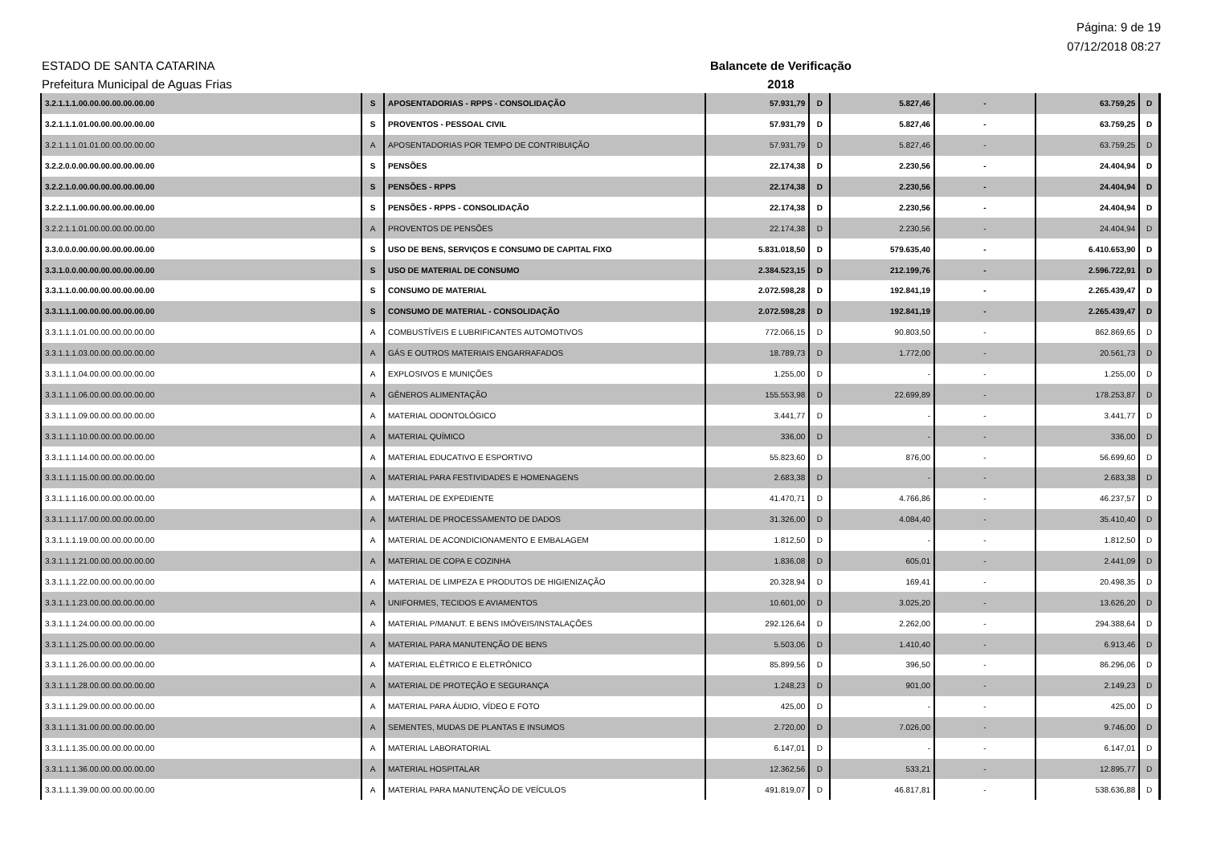Página: 9 de 19
07/12/2018 08:27
ESTADO DE SANTA CATARINA Balancete de Verificação
Prefeitura Municipal de Aguas Frias 2018
| 3.2.1.1.1.00.00.00.00.00.00.00 | S | APOSENTADORIAS - RPPS - CONSOLIDAÇÃO | 57.931,79 | D | 5.827,46 | - | 63.759,25 | D |
| 3.2.1.1.1.01.00.00.00.00.00.00 | S | PROVENTOS - PESSOAL CIVIL | 57.931,79 | D | 5.827,46 | - | 63.759,25 | D |
| 3.2.1.1.1.01.01.00.00.00.00.00 | A | APOSENTADORIAS POR TEMPO DE CONTRIBUIÇÃO | 57.931,79 | D | 5.827,46 | - | 63.759,25 | D |
| 3.2.2.0.0.00.00.00.00.00.00.00 | S | PENSÕES | 22.174,38 | D | 2.230,56 | - | 24.404,94 | D |
| 3.2.2.1.0.00.00.00.00.00.00.00 | S | PENSÕES - RPPS | 22.174,38 | D | 2.230,56 | - | 24.404,94 | D |
| 3.2.2.1.1.00.00.00.00.00.00.00 | S | PENSÕES - RPPS - CONSOLIDAÇÃO | 22.174,38 | D | 2.230,56 | - | 24.404,94 | D |
| 3.2.2.1.1.01.00.00.00.00.00.00 | A | PROVENTOS DE PENSÕES | 22.174,38 | D | 2.230,56 | - | 24.404,94 | D |
| 3.3.0.0.0.00.00.00.00.00.00.00 | S | USO DE BENS, SERVIÇOS E CONSUMO DE CAPITAL FIXO | 5.831.018,50 | D | 579.635,40 | - | 6.410.653,90 | D |
| 3.3.1.0.0.00.00.00.00.00.00.00 | S | USO DE MATERIAL DE CONSUMO | 2.384.523,15 | D | 212.199,76 | - | 2.596.722,91 | D |
| 3.3.1.1.0.00.00.00.00.00.00.00 | S | CONSUMO DE MATERIAL | 2.072.598,28 | D | 192.841,19 | - | 2.265.439,47 | D |
| 3.3.1.1.1.00.00.00.00.00.00.00 | S | CONSUMO DE MATERIAL - CONSOLIDAÇÃO | 2.072.598,28 | D | 192.841,19 | - | 2.265.439,47 | D |
| 3.3.1.1.1.01.00.00.00.00.00.00 | A | COMBUSTÍVEIS E LUBRIFICANTES AUTOMOTIVOS | 772.066,15 | D | 90.803,50 | - | 862.869,65 | D |
| 3.3.1.1.1.03.00.00.00.00.00.00 | A | GÁS E OUTROS MATERIAIS ENGARRAFADOS | 18.789,73 | D | 1.772,00 | - | 20.561,73 | D |
| 3.3.1.1.1.04.00.00.00.00.00.00 | A | EXPLOSIVOS E MUNIÇÕES | 1.255,00 | D | - | - | 1.255,00 | D |
| 3.3.1.1.1.06.00.00.00.00.00.00 | A | GÊNEROS ALIMENTAÇÃO | 155.553,98 | D | 22.699,89 | - | 178.253,87 | D |
| 3.3.1.1.1.09.00.00.00.00.00.00 | A | MATERIAL ODONTOLÓGICO | 3.441,77 | D | - | - | 3.441,77 | D |
| 3.3.1.1.1.10.00.00.00.00.00.00 | A | MATERIAL QUÍMICO | 336,00 | D | - | - | 336,00 | D |
| 3.3.1.1.1.14.00.00.00.00.00.00 | A | MATERIAL EDUCATIVO E ESPORTIVO | 55.823,60 | D | 876,00 | - | 56.699,60 | D |
| 3.3.1.1.1.15.00.00.00.00.00.00 | A | MATERIAL PARA FESTIVIDADES E HOMENAGENS | 2.683,38 | D | - | - | 2.683,38 | D |
| 3.3.1.1.1.16.00.00.00.00.00.00 | A | MATERIAL DE EXPEDIENTE | 41.470,71 | D | 4.766,86 | - | 46.237,57 | D |
| 3.3.1.1.1.17.00.00.00.00.00.00 | A | MATERIAL DE PROCESSAMENTO DE DADOS | 31.326,00 | D | 4.084,40 | - | 35.410,40 | D |
| 3.3.1.1.1.19.00.00.00.00.00.00 | A | MATERIAL DE ACONDICIONAMENTO E EMBALAGEM | 1.812,50 | D | - | - | 1.812,50 | D |
| 3.3.1.1.1.21.00.00.00.00.00.00 | A | MATERIAL DE COPA E COZINHA | 1.836,08 | D | 605,01 | - | 2.441,09 | D |
| 3.3.1.1.1.22.00.00.00.00.00.00 | A | MATERIAL DE LIMPEZA E PRODUTOS DE HIGIENIZAÇÃO | 20.328,94 | D | 169,41 | - | 20.498,35 | D |
| 3.3.1.1.1.23.00.00.00.00.00.00 | A | UNIFORMES, TECIDOS E AVIAMENTOS | 10.601,00 | D | 3.025,20 | - | 13.626,20 | D |
| 3.3.1.1.1.24.00.00.00.00.00.00 | A | MATERIAL P/MANUT. E BENS IMÓVEIS/INSTALAÇÕES | 292.126,64 | D | 2.262,00 | - | 294.388,64 | D |
| 3.3.1.1.1.25.00.00.00.00.00.00 | A | MATERIAL PARA MANUTENÇÃO DE BENS | 5.503,06 | D | 1.410,40 | - | 6.913,46 | D |
| 3.3.1.1.1.26.00.00.00.00.00.00 | A | MATERIAL ELÉTRICO E ELETRÔNICO | 85.899,56 | D | 396,50 | - | 86.296,06 | D |
| 3.3.1.1.1.28.00.00.00.00.00.00 | A | MATERIAL DE PROTEÇÃO E SEGURANÇA | 1.248,23 | D | 901,00 | - | 2.149,23 | D |
| 3.3.1.1.1.29.00.00.00.00.00.00 | A | MATERIAL PARA ÁUDIO, VÍDEO E FOTO | 425,00 | D | - | - | 425,00 | D |
| 3.3.1.1.1.31.00.00.00.00.00.00 | A | SEMENTES, MUDAS DE PLANTAS E INSUMOS | 2.720,00 | D | 7.026,00 | - | 9.746,00 | D |
| 3.3.1.1.1.35.00.00.00.00.00.00 | A | MATERIAL LABORATORIAL | 6.147,01 | D | - | - | 6.147,01 | D |
| 3.3.1.1.1.36.00.00.00.00.00.00 | A | MATERIAL HOSPITALAR | 12.362,56 | D | 533,21 | - | 12.895,77 | D |
| 3.3.1.1.1.39.00.00.00.00.00.00 | A | MATERIAL PARA MANUTENÇÃO DE VEÍCULOS | 491.819,07 | D | 46.817,81 | - | 538.636,88 | D |